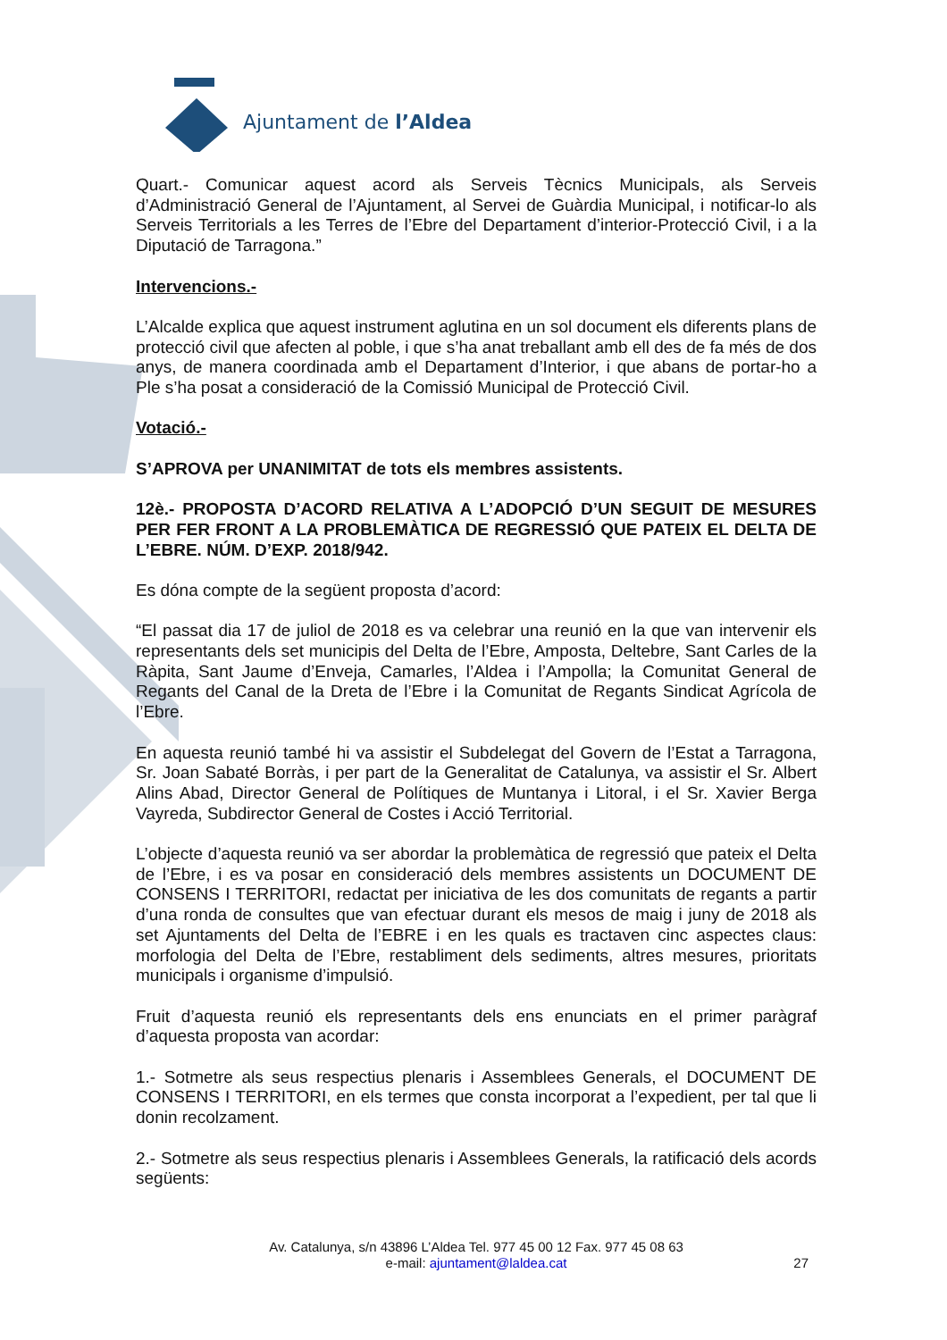Ajuntament de l’Aldea
Quart.- Comunicar aquest acord als Serveis Tècnics Municipals, als Serveis d’Administració General de l’Ajuntament, al Servei de Guàrdia Municipal, i notificar-lo als Serveis Territorials a les Terres de l’Ebre del Departament d’interior-Protecció Civil, i a la Diputació de Tarragona.”
Intervencions.-
L’Alcalde explica que aquest instrument aglutina en un sol document els diferents plans de protecció civil que afecten al poble, i que s’ha anat treballant amb ell des de fa més de dos anys, de manera coordinada amb el Departament d’Interior, i que abans de portar-ho a Ple s’ha posat a consideració de la Comissió Municipal de Protecció Civil.
Votació.-
S’APROVA per UNANIMITAT de tots els membres assistents.
12è.- PROPOSTA D’ACORD RELATIVA A L’ADOPCIÓ D’UN SEGUIT DE MESURES PER FER FRONT A LA PROBLEMÀTICA DE REGRESSIÓ QUE PATEIX EL DELTA DE L’EBRE. NÚM. D’EXP. 2018/942.
Es dóna compte de la següent proposta d’acord:
“El passat dia 17 de juliol de 2018 es va celebrar una reunió en la que van intervenir els representants dels set municipis del Delta de l’Ebre, Amposta, Deltebre, Sant Carles de la Ràpita, Sant Jaume d’Enveja, Camarles, l’Aldea i l’Ampolla; la Comunitat General de Regants del Canal de la Dreta de l’Ebre i la Comunitat de Regants Sindicat Agrícola de l’Ebre.
En aquesta reunió també hi va assistir el Subdelegat del Govern de l’Estat a Tarragona, Sr. Joan Sabaté Borràs, i per part de la Generalitat de Catalunya, va assistir el Sr. Albert Alins Abad, Director General de Polítiques de Muntanya i Litoral, i el Sr. Xavier Berga Vayreda, Subdirector General de Costes i Acció Territorial.
L’objecte d’aquesta reunió va ser abordar la problemàtica de regressió que pateix el Delta de l’Ebre, i es va posar en consideració dels membres assistents un DOCUMENT DE CONSENS I TERRITORI, redactat per iniciativa de les dos comunitats de regants a partir d’una ronda de consultes que van efectuar durant els mesos de maig i juny de 2018 als set Ajuntaments del Delta de l’EBRE i en les quals es tractaven cinc aspectes claus: morfologia del Delta de l’Ebre, restabliment dels sediments, altres mesures, prioritats municipals i organisme d’impulsió.
Fruit d’aquesta reunió els representants dels ens enunciats en el primer paràgraf d’aquesta proposta van acordar:
1.- Sotmetre als seus respectius plenaris i Assemblees Generals, el DOCUMENT DE CONSENS I TERRITORI, en els termes que consta incorporat a l’expedient, per tal que li donin recolzament.
2.- Sotmetre als seus respectius plenaris i Assemblees Generals, la ratificació dels acords següents:
Av. Catalunya, s/n 43896 L’Aldea Tel. 977 45 00 12 Fax. 977 45 08 63
e-mail: ajuntament@laldea.cat
27